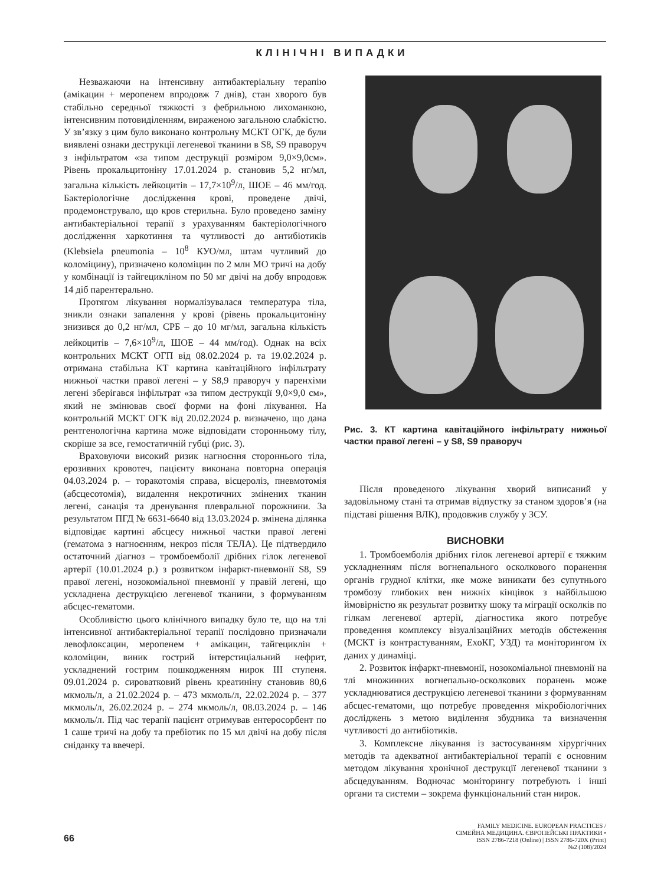КЛІНІЧНІ ВИПАДКИ
Незважаючи на інтенсивну антибактеріальну терапію (амікацин + меропенем впродовж 7 днів), стан хворого був стабільно середньої тяжкості з фебрильною лихоманкою, інтенсивним потовиділенням, вираженою загальною слабкістю. У зв’язку з цим було виконано контрольну МСКТ ОГК, де були виявлені ознаки деструкції легеневої тканини в S8, S9 праворуч з інфільтратом «за типом деструкції розміром 9,0×9,0см». Рівень прокальцитоніну 17.01.2024 р. становив 5,2 нг/мл, загальна кількість лейкоцитів – 17,7×10<sup>9</sup>/л, ШОЕ – 46 мм/год. Бактеріологічне дослідження крові, проведене двічі, продемонструвало, що кров стерильна. Було проведено заміну антибактеріальної терапії з урахуванням бактеріологічного дослідження харкотиння та чутливості до антибіотиків (Klebsiela pneumonia – 10<sup>8</sup> КУО/мл, штам чутливий до коломіцину), призначено коломіцин по 2 млн МО тричі на добу у комбінації із тайгециклінoм по 50 мг двічі на добу впродовж 14 діб парентерально.
Протягом лікування нормалізувалася температура тіла, зникли ознаки запалення у крові (рівень прокальцитоніну знизився до 0,2 нг/мл, СРБ – до 10 мг/мл, загальна кількість лейкоцитів – 7,6×10<sup>9</sup>/л, ШОЕ – 44 мм/год). Однак на всіх контрольних МСКТ ОГП від 08.02.2024 р. та 19.02.2024 р. отримана стабільна КТ картина кавітаційного інфільтрату нижньої частки правої легені – у S8,9 праворуч у паренхіми легені зберігався інфільтрат «за типом деструкції 9,0×9,0 см», який не змінював своєї форми на фоні лікування. На контрольній МСКТ ОГК від 20.02.2024 р. визначено, що дана рентгенологічна картина може відповідати сторонньому тілу, скоріше за все, гемостатичній губці (рис. 3).
Враховуючи високий ризик нагноєння стороннього тіла, ерозивних кровотеч, пацієнту виконана повторна операція 04.03.2024 р. – торакотомія справа, вісцероліз, пневмотомія (абсцесотомія), видалення некротичних змінених тканин легені, санація та дренування плевральної порожнини. За результатом ПГД № 6631-6640 від 13.03.2024 р. змінена ділянка відповідає картині абсцесу нижньої частки правої легені (гематома з нагноєнням, некроз після ТЕЛА). Це підтвердило остаточний діагноз – тромбоемболії дрібних гілок легеневої артерії (10.01.2024 р.) з розвитком інфаркт-пневмонії S8, S9 правої легені, нозокоміальної пневмонії у правій легені, що ускладнена деструкцією легеневої тканини, з формуванням абсцес-гематоми.
Особливістю цього клінічного випадку було те, що на тлі інтенсивної антибактеріальної терапії послідовно призначали левофлоксацин, меропенем + амікацин, тайгециклін + коломіцин, виник гострий інтерстиціальний нефрит, ускладнений гострим пошкодженням нирок III ступеня. 09.01.2024 р. сироватковий рівень креатиніну становив 80,6 мкмоль/л, а 21.02.2024 р. – 473 мкмоль/л, 22.02.2024 р. – 377 мкмоль/л, 26.02.2024 р. – 274 мкмоль/л, 08.03.2024 р. – 146 мкмоль/л. Під час терапії пацієнт отримував ентеросорбент по 1 саше тричі на добу та пребіотик по 15 мл двічі на добу після сніданку та ввечері.
Рис. 3. КТ картина кавітаційного інфільтрату нижньої частки правої легені – у S8, S9 праворуч
Після проведеного лікування хворий виписаний у задовільному стані та отримав відпустку за станом здоров’я (на підставі рішення ВЛК), продовжив службу у ЗСУ.
ВИСНОВКИ
1. Тромбоемболія дрібних гілок легеневої артерії є тяжким ускладненням після вогнепального осколкового поранення органів грудної клітки, яке може виникати без супутнього тромбозу глибоких вен нижніх кінцівок з найбільшою ймовірністю як результат розвитку шоку та міграції осколків по гілкам легеневої артерії, діагностика якого потребує проведення комплексу візуалізаційних методів обстеження (МСКТ із контрастуванням, ЕхоКГ, УЗД) та моніторингом їх даних у динаміці.
2. Розвиток інфаркт-пневмонії, нозокоміальної пневмонії на тлі множинних вогнепально-осколкових поранень може ускладнюватися деструкцією легеневої тканини з формуванням абсцес-гематоми, що потребує проведення мікробіологічних досліджень з метою виділення збудника та визначення чутливості до антибіотиків.
3. Комплексне лікування із застосуванням хірургічних методів та адекватної антибактеріальної терапії є основним методом лікування хронічної деструкції легеневої тканини з абсцедуванням. Водночас моніторингу потребують і інші органи та системи – зокрема функціональний стан нирок.
66
FAMILY MEDICINE. EUROPEAN PRACTICES /
СІМЕЙНА МЕДИЦИНА. ЄВРОПЕЙСЬКІ ПРАКТИКИ •
ISSN 2786-7218 (Online) | ISSN 2786-720X (Print)
№2 (108)/2024